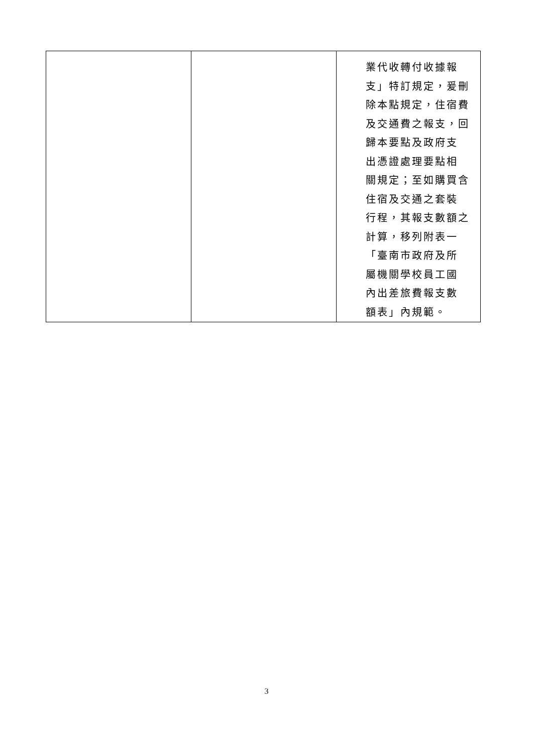| | | 業代收轉付收據報 支」特訂規定，爰刪 除本點規定，住宿費 及交通費之報支，回 歸本要點及政府支 出憑證處理要點相 關規定；至如購買含 住宿及交通之套裝 行程，其報支數額之 計算，移列附表一 「臺南市政府及所 屬機關學校員工國 內出差旅費報支數 額表」內規範。 |
3